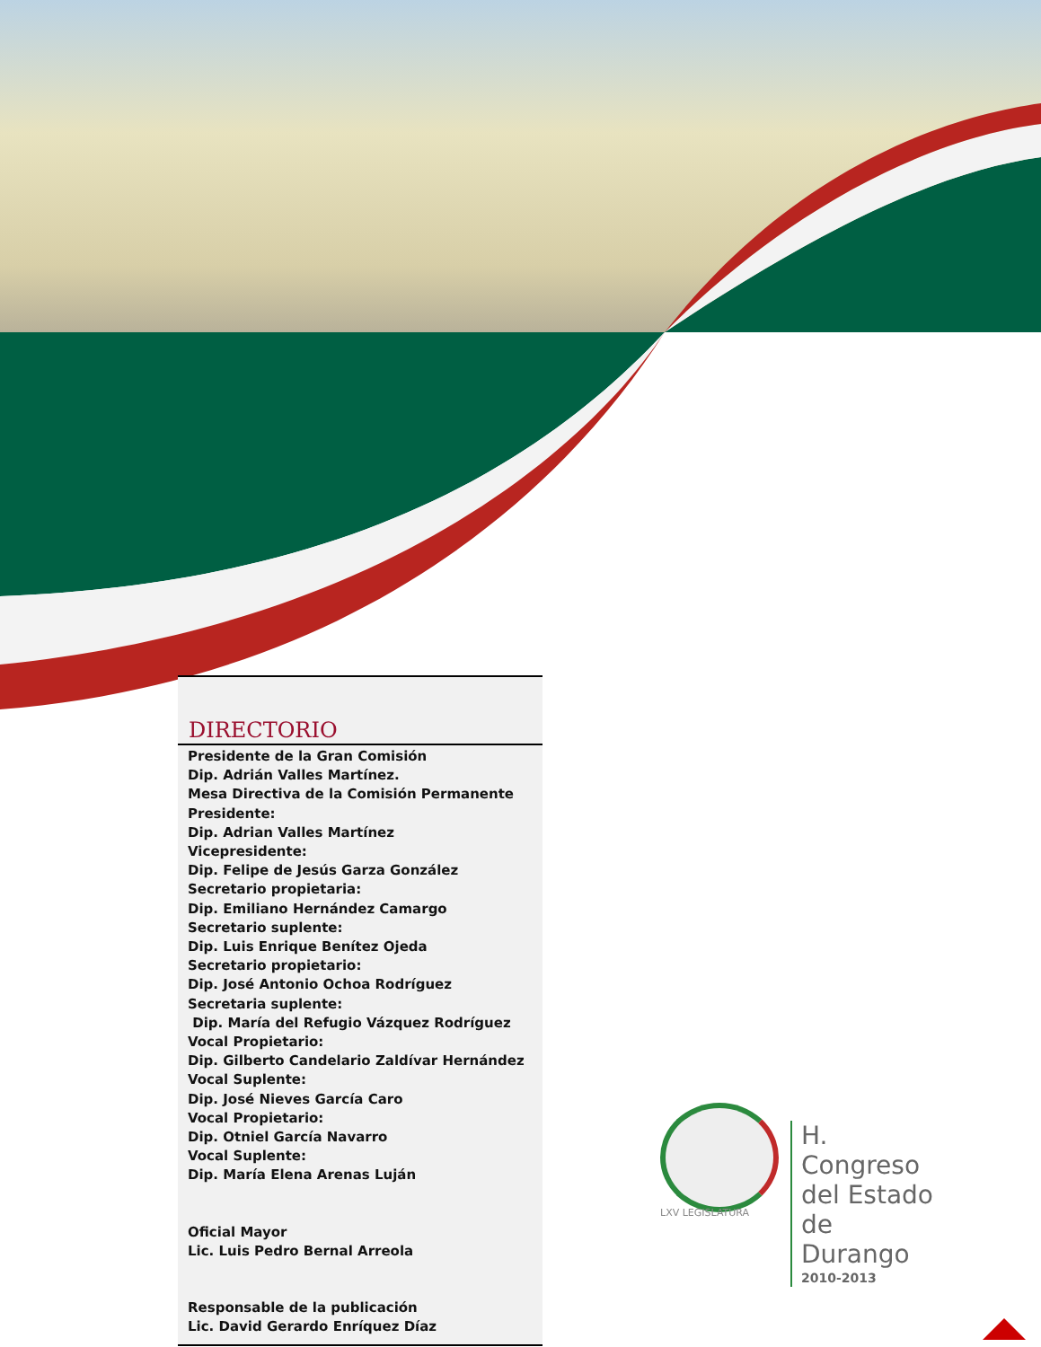DIRECTORIO
Presidente de la Gran Comisión
Dip. Adrián Valles Martínez.
Mesa Directiva de la Comisión Permanente
Presidente:
Dip. Adrian Valles Martínez
Vicepresidente:
Dip. Felipe de Jesús Garza González
Secretario propietaria:
Dip. Emiliano Hernández Camargo
Secretario suplente:
Dip. Luis Enrique Benítez Ojeda
Secretario propietario:
Dip. José Antonio Ochoa Rodríguez
Secretaria suplente:
Dip. María del Refugio Vázquez Rodríguez
Vocal Propietario:
Dip. Gilberto Candelario Zaldívar Hernández
Vocal Suplente:
Dip. José Nieves García Caro
Vocal Propietario:
Dip. Otniel García Navarro
Vocal Suplente:
Dip. María Elena Arenas Luján
Oficial Mayor
Lic. Luis Pedro Bernal Arreola
Responsable de la publicación
Lic. David Gerardo Enríquez Díaz
H. Congreso
del Estado
de Durango
2010-2013
LXV LEGISLATURA